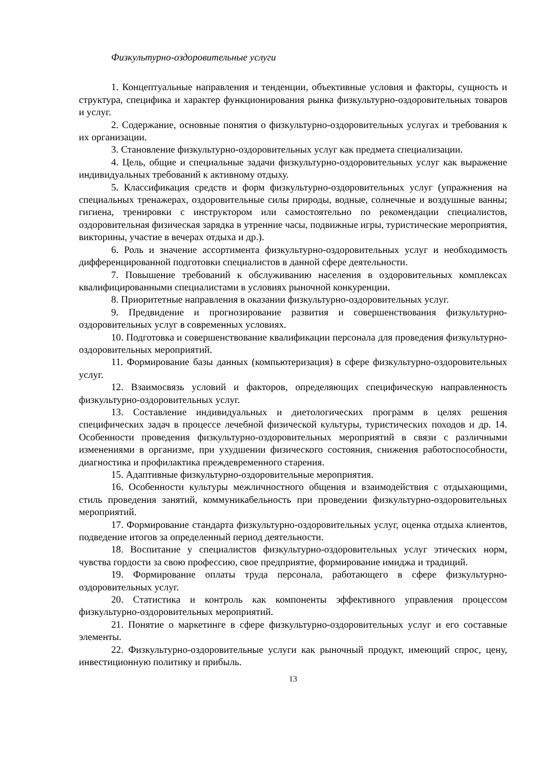Физкультурно-оздоровительные услуги
1. Концептуальные направления и тенденции, объективные условия и факторы, сущность и структура, специфика и характер функционирования рынка физкультурно-оздоровительных товаров и услуг.
2. Содержание, основные понятия о физкультурно-оздоровительных услугах и требования к их организации.
3. Становление физкультурно-оздоровительных услуг как предмета специализации.
4. Цель, общие и специальные задачи физкультурно-оздоровительных услуг как выражение индивидуальных требований к активному отдыху.
5. Классификация средств и форм физкультурно-оздоровительных услуг (упражнения на специальных тренажерах, оздоровительные силы природы, водные, солнечные и воздушные ванны; гигиена, тренировки с инструктором или самостоятельно по рекомендации специалистов, оздоровительная физическая зарядка в утренние часы, подвижные игры, туристические мероприятия, викторины, участие в вечерах отдыха и др.).
6. Роль и значение ассортимента физкультурно-оздоровительных услуг и необходимость дифференцированной подготовки специалистов в данной сфере деятельности.
7. Повышение требований к обслуживанию населения в оздоровительных комплексах квалифицированными специалистами в условиях рыночной конкуренции.
8. Приоритетные направления в оказании физкультурно-оздоровительных услуг.
9. Предвидение и прогнозирование развития и совершенствования физкультурно-оздоровительных услуг в современных условиях.
10. Подготовка и совершенствование квалификации персонала для проведения физкультурно-оздоровительных мероприятий.
11. Формирование базы данных (компьютеризация) в сфере физкультурно-оздоровительных услуг.
12. Взаимосвязь условий и факторов, определяющих специфическую направленность физкультурно-оздоровительных услуг.
13. Составление индивидуальных и диетологических программ в целях решения специфических задач в процессе лечебной физической культуры, туристических походов и др. 14. Особенности проведения физкультурно-оздоровительных мероприятий в связи с различными изменениями в организме, при ухудшении физического состояния, снижения работоспособности, диагностика и профилактика преждевременного старения.
15. Адаптивные физкультурно-оздоровительные мероприятия.
16. Особенности культуры межличностного общения и взаимодействия с отдыхающими, стиль проведения занятий, коммуникабельность при проведении физкультурно-оздоровительных мероприятий.
17. Формирование стандарта физкультурно-оздоровительных услуг, оценка отдыха клиентов, подведение итогов за определенный период деятельности.
18. Воспитание у специалистов физкультурно-оздоровительных услуг этических норм, чувства гордости за свою профессию, свое предприятие, формирование имиджа и традиций.
19. Формирование оплаты труда персонала, работающего в сфере физкультурно-оздоровительных услуг.
20. Статистика и контроль как компоненты эффективного управления процессом физкультурно-оздоровительных мероприятий.
21. Понятие о маркетинге в сфере физкультурно-оздоровительных услуг и его составные элементы.
22. Физкультурно-оздоровительные услуги как рыночный продукт, имеющий спрос, цену, инвестиционную политику и прибыль.
13